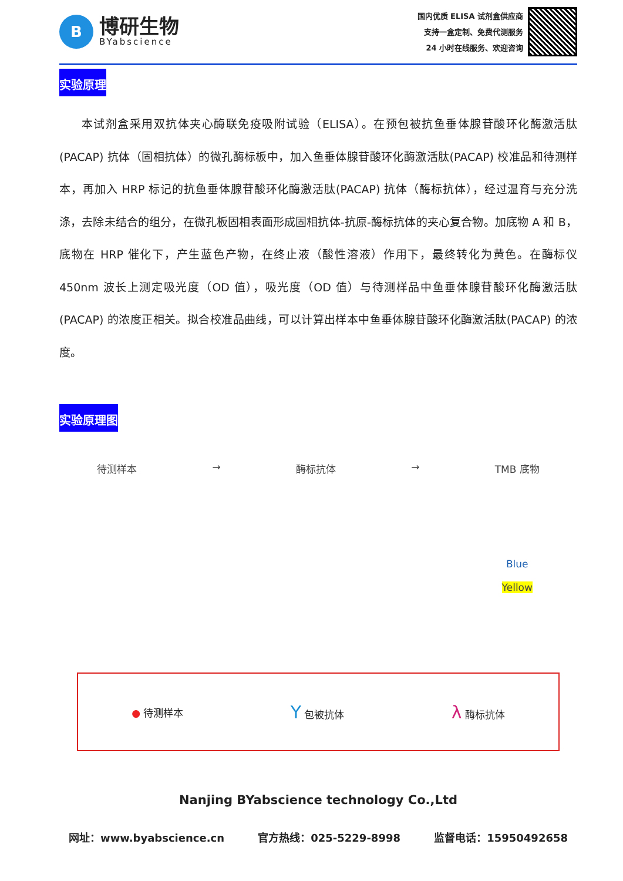B
博研生物
BYabscience
国内优质 ELISA 试剂盒供应商
支持一盒定制、免费代测服务
24 小时在线服务、欢迎咨询
实验原理
本试剂盒采用双抗体夹心酶联免疫吸附试验（ELISA）。在预包被抗鱼垂体腺苷酸环化酶激活肽(PACAP) 抗体（固相抗体）的微孔酶标板中，加入鱼垂体腺苷酸环化酶激活肽(PACAP) 校准品和待测样本，再加入 HRP 标记的抗鱼垂体腺苷酸环化酶激活肽(PACAP) 抗体（酶标抗体），经过温育与充分洗涤，去除未结合的组分，在微孔板固相表面形成固相抗体-抗原-酶标抗体的夹心复合物。加底物 A 和 B，底物在 HRP 催化下，产生蓝色产物，在终止液（酸性溶液）作用下，最终转化为黄色。在酶标仪 450nm 波长上测定吸光度（OD 值），吸光度（OD 值）与待测样品中鱼垂体腺苷酸环化酶激活肽(PACAP) 的浓度正相关。拟合校准品曲线，可以计算出样本中鱼垂体腺苷酸环化酶激活肽(PACAP) 的浓度。
实验原理图
待测样本 → 酶标抗体 → TMB 底物
Blue
Yellow
● 待测样本 Y 包被抗体 λ 酶标抗体
Nanjing BYabscience technology Co.,Ltd
网址：www.byabscience.cn 官方热线：025-5229-8998 监督电话：15950492658